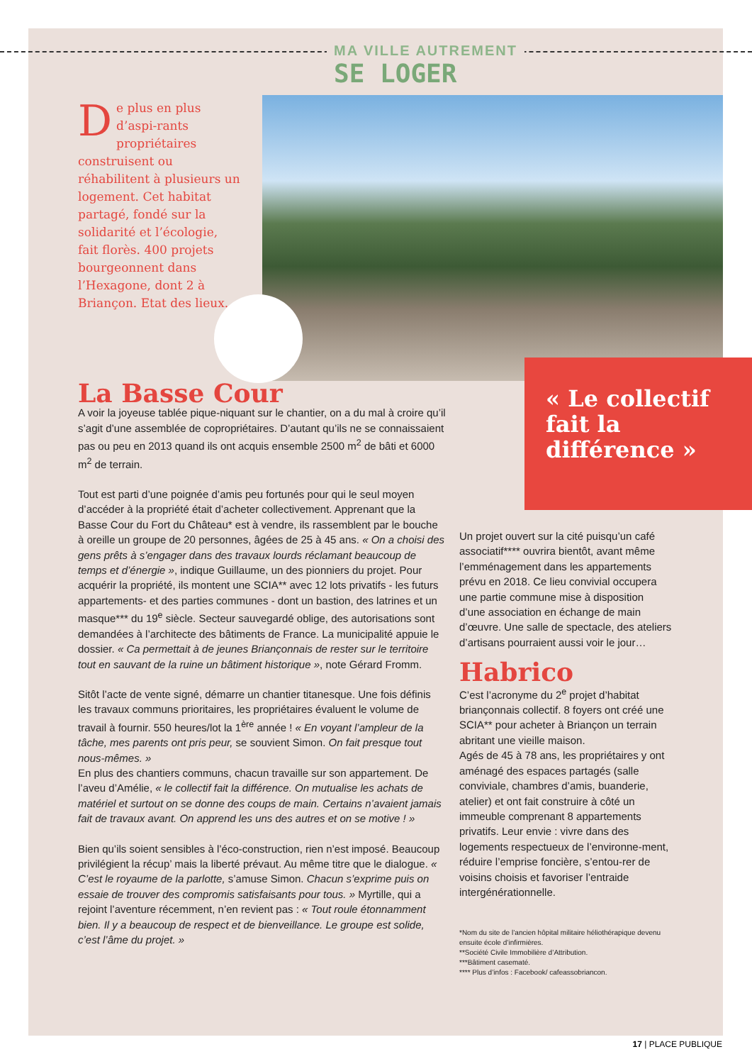MA VILLE AUTREMENT
SE LOGER
De plus en plus d’aspi-rants propriétaires construisent ou réhabilitent à plusieurs un logement. Cet habitat partagé, fondé sur la solidarité et l’écologie, fait florès. 400 projets bourgeonnent dans l’Hexagone, dont 2 à Briançon. Etat des lieux.
« Le collectif fait la différence »
La Basse Cour
A voir la joyeuse tablée pique-niquant sur le chantier, on a du mal à croire qu’il s’agit d’une assemblée de copropriétaires. D’autant qu’ils ne se connaissaient pas ou peu en 2013 quand ils ont acquis ensemble 2500 m<sup>2</sup> de bâti et 6000 m<sup>2</sup> de terrain.
Tout est parti d’une poignée d’amis peu fortunés pour qui le seul moyen d’accéder à la propriété était d’acheter collectivement. Apprenant que la Basse Cour du Fort du Château* est à vendre, ils rassemblent par le bouche à oreille un groupe de 20 personnes, âgées de 25 à 45 ans. « On a choisi des gens prêts à s’engager dans des travaux lourds réclamant beaucoup de temps et d’énergie », indique Guillaume, un des pionniers du projet. Pour acquérir la propriété, ils montent une SCIA** avec 12 lots privatifs - les futurs appartements- et des parties communes - dont un bastion, des latrines et un masque*** du 19<sup>e</sup> siècle. Secteur sauvegardé oblige, des autorisations sont demandées à l’architecte des bâtiments de France. La municipalité appuie le dossier. « Ca permettait à de jeunes Briançonnais de rester sur le territoire tout en sauvant de la ruine un bâtiment historique », note Gérard Fromm.
Sitôt l’acte de vente signé, démarre un chantier titanesque. Une fois définis les travaux communs prioritaires, les propriétaires évaluent le volume de travail à fournir. 550 heures/lot la 1<sup>ère</sup> année ! « En voyant l’ampleur de la tâche, mes parents ont pris peur, se souvient Simon. On fait presque tout nous-mêmes. »
En plus des chantiers communs, chacun travaille sur son appartement. De l’aveu d’Amélie, « le collectif fait la différence. On mutualise les achats de matériel et surtout on se donne des coups de main. Certains n’avaient jamais fait de travaux avant. On apprend les uns des autres et on se motive ! »
Bien qu’ils soient sensibles à l’éco-construction, rien n’est imposé. Beaucoup privilégient la récup’ mais la liberté prévaut. Au même titre que le dialogue. « C’est le royaume de la parlotte, s’amuse Simon. Chacun s’exprime puis on essaie de trouver des compromis satisfaisants pour tous. » Myrtille, qui a rejoint l’aventure récemment, n’en revient pas : « Tout roule étonnamment bien. Il y a beaucoup de respect et de bienveillance. Le groupe est solide, c’est l’âme du projet. »
Un projet ouvert sur la cité puisqu’un café associatif**** ouvrira bientôt, avant même l’emménagement dans les appartements prévu en 2018. Ce lieu convivial occupera une partie commune mise à disposition d’une association en échange de main d’œuvre. Une salle de spectacle, des ateliers d’artisans pourraient aussi voir le jour…
Habrico
C’est l’acronyme du 2<sup>e</sup> projet d’habitat briançonnais collectif. 8 foyers ont créé une SCIA** pour acheter à Briançon un terrain abritant une vieille maison.
Agés de 45 à 78 ans, les propriétaires y ont aménagé des espaces partagés (salle conviviale, chambres d’amis, buanderie, atelier) et ont fait construire à côté un immeuble comprenant 8 appartements privatifs. Leur envie : vivre dans des logements respectueux de l’environne-ment, réduire l’emprise foncière, s’entou-rer de voisins choisis et favoriser l’entraide intergénérationnelle.
*Nom du site de l’ancien hôpital militaire héliothérapique devenu ensuite école d’infirmières.
**Société Civile Immobilière d’Attribution.
***Bâtiment casematé.
**** Plus d’infos : Facebook/ cafeassobriancon.
17 | PLACE PUBLIQUE